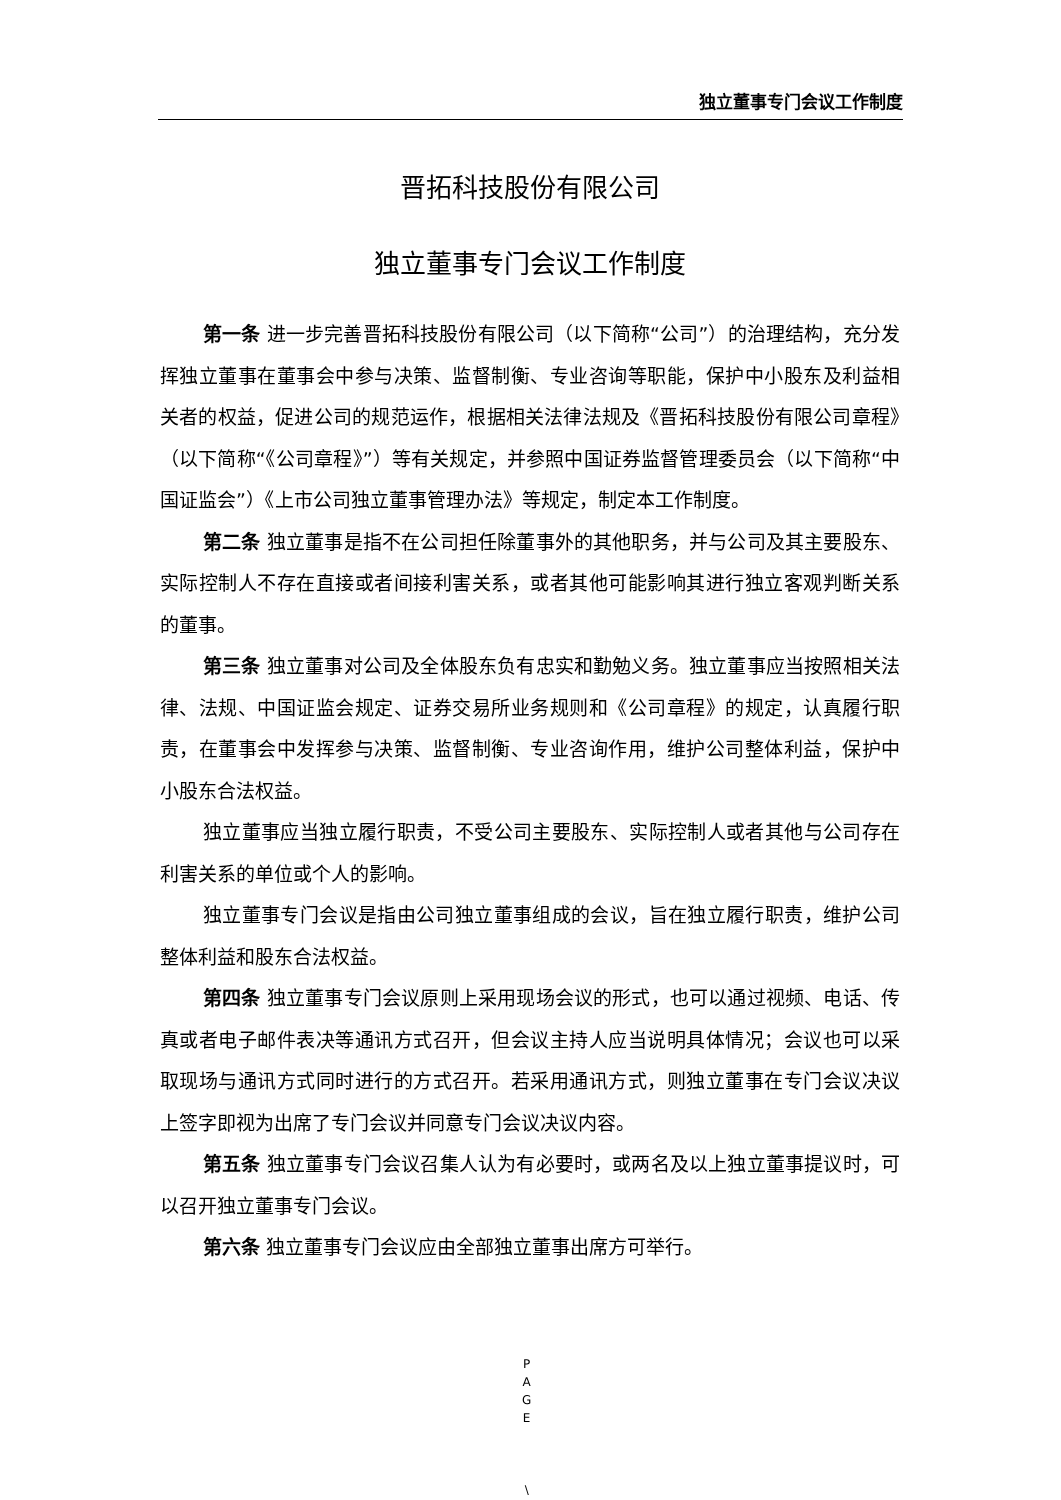独立董事专门会议工作制度
晋拓科技股份有限公司
独立董事专门会议工作制度
第一条 进一步完善晋拓科技股份有限公司（以下简称“公司”）的治理结构，充分发挥独立董事在董事会中参与决策、监督制衡、专业咨询等职能，保护中小股东及利益相关者的权益，促进公司的规范运作，根据相关法律法规及《晋拓科技股份有限公司章程》（以下简称“《公司章程》”）等有关规定，并参照中国证券监督管理委员会（以下简称“中国证监会”）《上市公司独立董事管理办法》等规定，制定本工作制度。
第二条 独立董事是指不在公司担任除董事外的其他职务，并与公司及其主要股东、实际控制人不存在直接或者间接利害关系，或者其他可能影响其进行独立客观判断关系的董事。
第三条 独立董事对公司及全体股东负有忠实和勤勉义务。独立董事应当按照相关法律、法规、中国证监会规定、证券交易所业务规则和《公司章程》的规定，认真履行职责，在董事会中发挥参与决策、监督制衡、专业咨询作用，维护公司整体利益，保护中小股东合法权益。
独立董事应当独立履行职责，不受公司主要股东、实际控制人或者其他与公司存在利害关系的单位或个人的影响。
独立董事专门会议是指由公司独立董事组成的会议，旨在独立履行职责，维护公司整体利益和股东合法权益。
第四条 独立董事专门会议原则上采用现场会议的形式，也可以通过视频、电话、传真或者电子邮件表决等通讯方式召开，但会议主持人应当说明具体情况；会议也可以采取现场与通讯方式同时进行的方式召开。若采用通讯方式，则独立董事在专门会议决议上签字即视为出席了专门会议并同意专门会议决议内容。
第五条 独立董事专门会议召集人认为有必要时，或两名及以上独立董事提议时，可以召开独立董事专门会议。
第六条 独立董事专门会议应由全部独立董事出席方可举行。
P
A
G
E
\